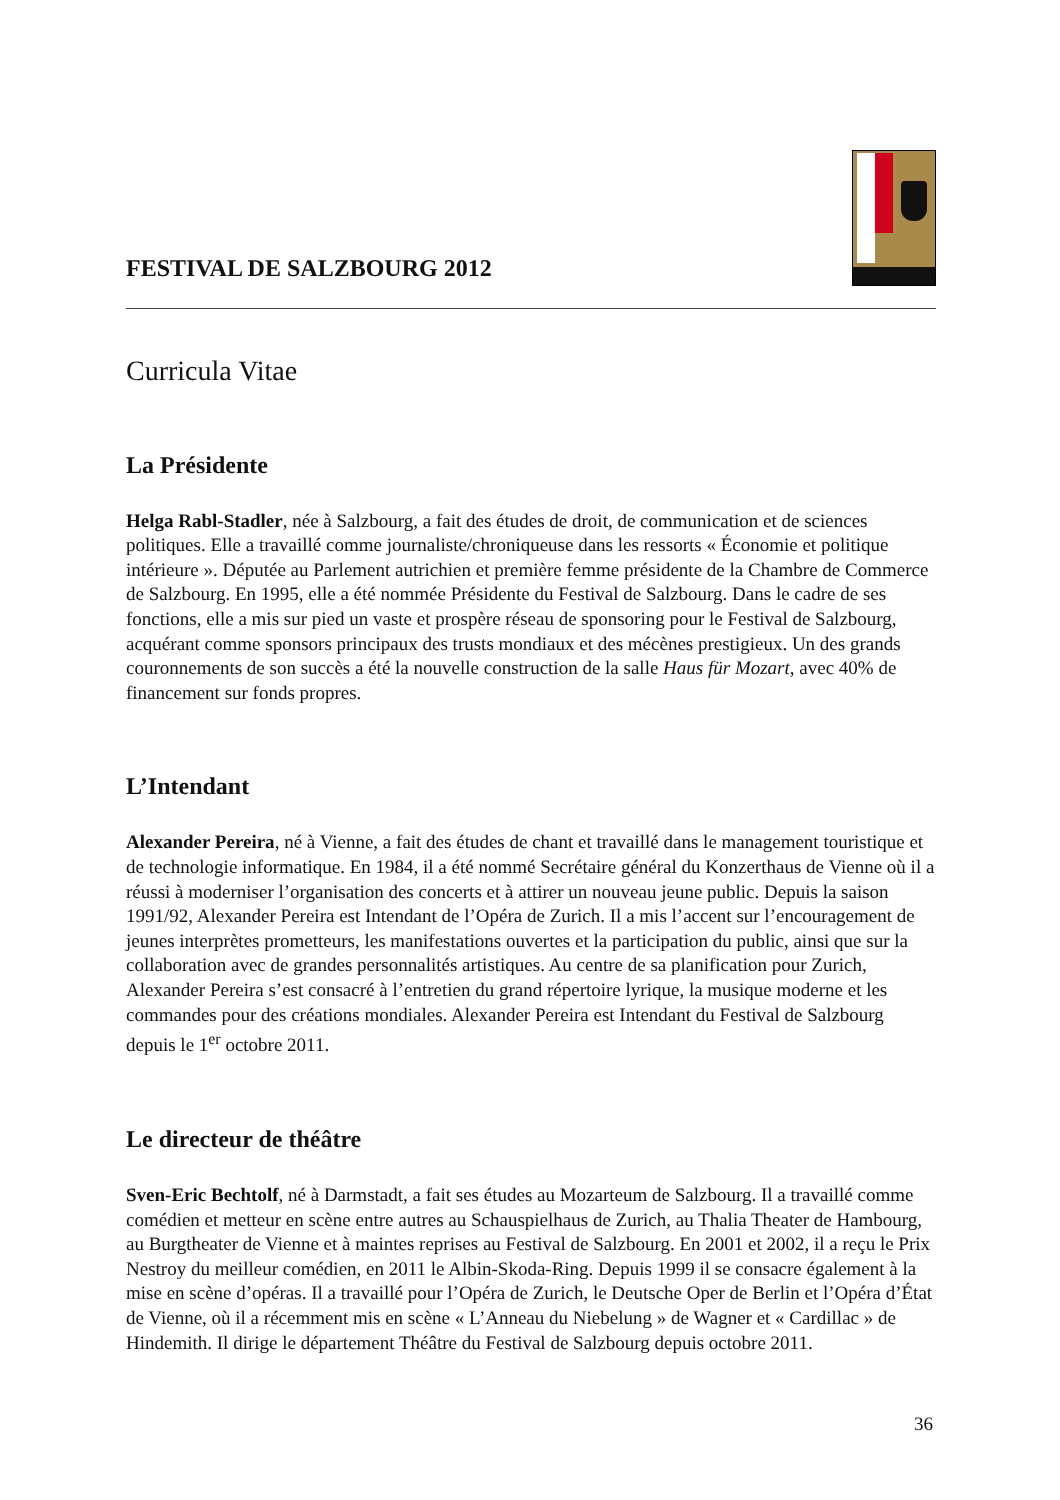FESTIVAL DE SALZBOURG 2012
Curricula Vitae
La Présidente
Helga Rabl-Stadler, née à Salzbourg, a fait des études de droit, de communication et de sciences politiques. Elle a travaillé comme journaliste/chroniqueuse dans les ressorts « Économie et politique intérieure ». Députée au Parlement autrichien et première femme présidente de la Chambre de Commerce de Salzbourg. En 1995, elle a été nommée Présidente du Festival de Salzbourg. Dans le cadre de ses fonctions, elle a mis sur pied un vaste et prospère réseau de sponsoring pour le Festival de Salzbourg, acquérant comme sponsors principaux des trusts mondiaux et des mécènes prestigieux. Un des grands couronnements de son succès a été la nouvelle construction de la salle Haus für Mozart, avec 40% de financement sur fonds propres.
L’Intendant
Alexander Pereira, né à Vienne, a fait des études de chant et travaillé dans le management touristique et de technologie informatique. En 1984, il a été nommé Secrétaire général du Konzerthaus de Vienne où il a réussi à moderniser l’organisation des concerts et à attirer un nouveau jeune public. Depuis la saison 1991/92, Alexander Pereira est Intendant de l’Opéra de Zurich. Il a mis l’accent sur l’encouragement de jeunes interprètes prometteurs, les manifestations ouvertes et la participation du public, ainsi que sur la collaboration avec de grandes personnalités artistiques. Au centre de sa planification pour Zurich, Alexander Pereira s’est consacré à l’entretien du grand répertoire lyrique, la musique moderne et les commandes pour des créations mondiales. Alexander Pereira est Intendant du Festival de Salzbourg depuis le 1<sup>er</sup> octobre 2011.
Le directeur de théâtre
Sven-Eric Bechtolf, né à Darmstadt, a fait ses études au Mozarteum de Salzbourg. Il a travaillé comme comédien et metteur en scène entre autres au Schauspielhaus de Zurich, au Thalia Theater de Hambourg, au Burgtheater de Vienne et à maintes reprises au Festival de Salzbourg. En 2001 et 2002, il a reçu le Prix Nestroy du meilleur comédien, en 2011 le Albin-Skoda-Ring. Depuis 1999 il se consacre également à la mise en scène d’opéras. Il a travaillé pour l’Opéra de Zurich, le Deutsche Oper de Berlin et l’Opéra d’État de Vienne, où il a récemment mis en scène « L’Anneau du Niebelung » de Wagner et « Cardillac » de Hindemith. Il dirige le département Théâtre du Festival de Salzbourg depuis octobre 2011.
36